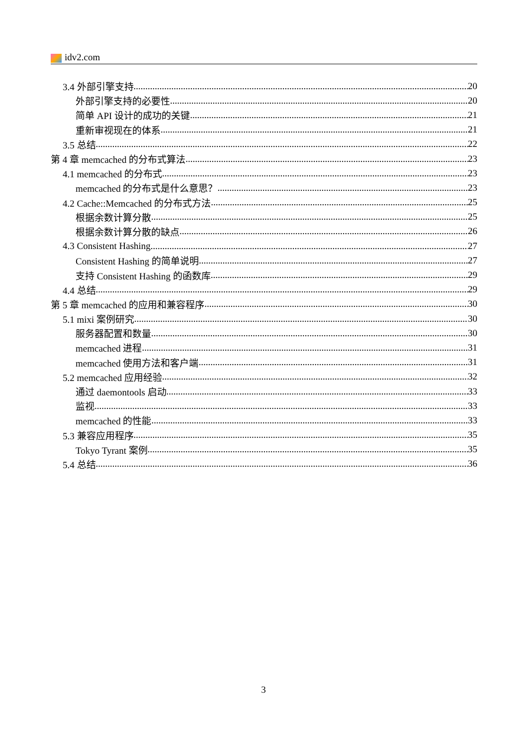idv2.com
3.4 外部引擎支持 20
外部引擎支持的必要性 20
简单 API 设计的成功的关键 21
重新审视现在的体系 21
3.5 总结 22
第 4 章 memcached 的分布式算法 23
4.1 memcached 的分布式 23
memcached 的分布式是什么意思？ 23
4.2 Cache::Memcached 的分布式方法 25
根据余数计算分散 25
根据余数计算分散的缺点 26
4.3 Consistent Hashing 27
Consistent Hashing 的简单说明 27
支持 Consistent Hashing 的函数库 29
4.4 总结 29
第 5 章 memcached 的应用和兼容程序 30
5.1 mixi 案例研究 30
服务器配置和数量 30
memcached 进程 31
memcached 使用方法和客户端 31
5.2 memcached 应用经验 32
通过 daemontools 启动 33
监视 33
memcached 的性能 33
5.3 兼容应用程序 35
Tokyo Tyrant 案例 35
5.4 总结 36
3